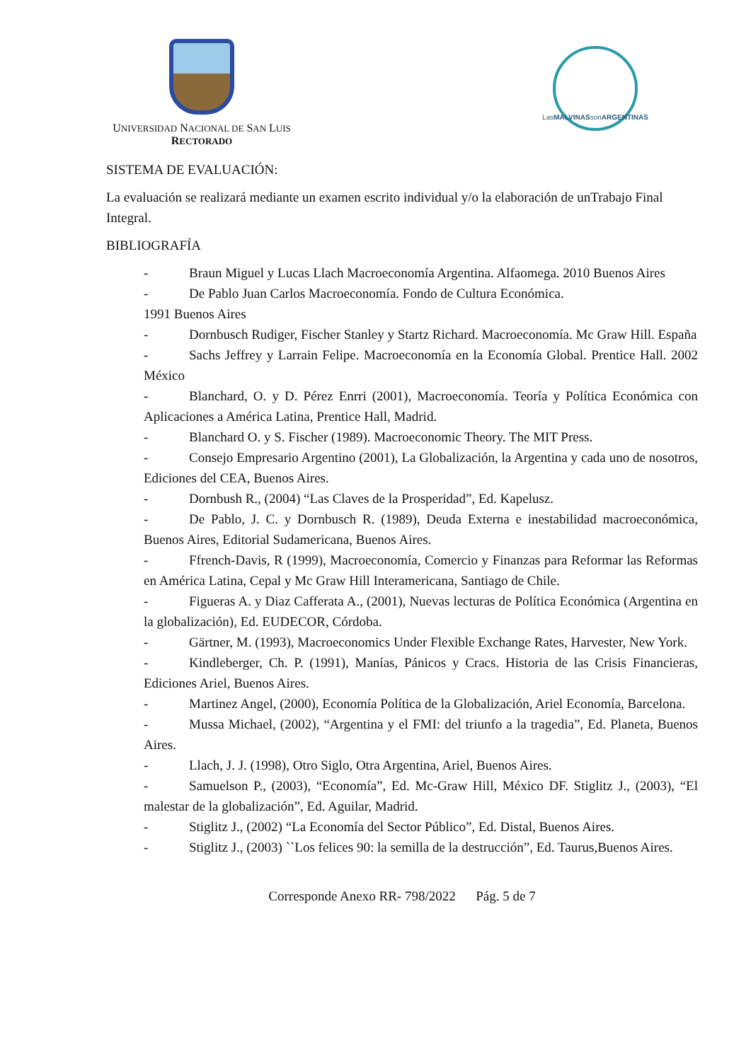UNIVERSIDAD NACIONAL DE SAN LUIS
RECTORADO
Las MALVINAS son ARGENTINAS
SISTEMA DE EVALUACIÓN:
La evaluación se realizará mediante un examen escrito individual y/o la elaboración de unTrabajo Final Integral.
BIBLIOGRAFÍA
- Braun Miguel y Lucas Llach Macroeconomía Argentina. Alfaomega. 2010 Buenos Aires
- De Pablo Juan Carlos Macroeconomía. Fondo de Cultura Económica.
1991 Buenos Aires
- Dornbusch Rudiger, Fischer Stanley y Startz Richard. Macroeconomía. Mc Graw Hill. España
- Sachs Jeffrey y Larrain Felipe. Macroeconomía en la Economía Global. Prentice Hall. 2002 México
- Blanchard, O. y D. Pérez Enrri (2001), Macroeconomía. Teoría y Política Económica con Aplicaciones a América Latina, Prentice Hall, Madrid.
- Blanchard O. y S. Fischer (1989). Macroeconomic Theory. The MIT Press.
- Consejo Empresario Argentino (2001), La Globalización, la Argentina y cada uno de nosotros, Ediciones del CEA, Buenos Aires.
- Dornbush R., (2004) “Las Claves de la Prosperidad”, Ed. Kapelusz.
- De Pablo, J. C. y Dornbusch R. (1989), Deuda Externa e inestabilidad macroeconómica, Buenos Aires, Editorial Sudamericana, Buenos Aires.
- Ffrench-Davis, R (1999), Macroeconomía, Comercio y Finanzas para Reformar las Reformas en América Latina, Cepal y Mc Graw Hill Interamericana, Santiago de Chile.
- Figueras A. y Diaz Cafferata A., (2001), Nuevas lecturas de Política Económica (Argentina en la globalización), Ed. EUDECOR, Córdoba.
- Gärtner, M. (1993), Macroeconomics Under Flexible Exchange Rates, Harvester, New York.
- Kindleberger, Ch. P. (1991), Manías, Pánicos y Cracs. Historia de las Crisis Financieras, Ediciones Ariel, Buenos Aires.
- Martinez Angel, (2000), Economía Política de la Globalización, Ariel Economía, Barcelona.
- Mussa Michael, (2002), “Argentina y el FMI: del triunfo a la tragedia”, Ed. Planeta, Buenos Aires.
- Llach, J. J. (1998), Otro Siglo, Otra Argentina, Ariel, Buenos Aires.
- Samuelson P., (2003), “Economía”, Ed. Mc-Graw Hill, México DF. Stiglitz J., (2003), “El malestar de la globalización”, Ed. Aguilar, Madrid.
- Stiglitz J., (2002) “La Economía del Sector Público”, Ed. Distal, Buenos Aires.
- Stiglitz J., (2003) ``Los felices 90: la semilla de la destrucción”, Ed. Taurus,Buenos Aires.
Corresponde Anexo RR- 798/2022 Pág. 5 de 7